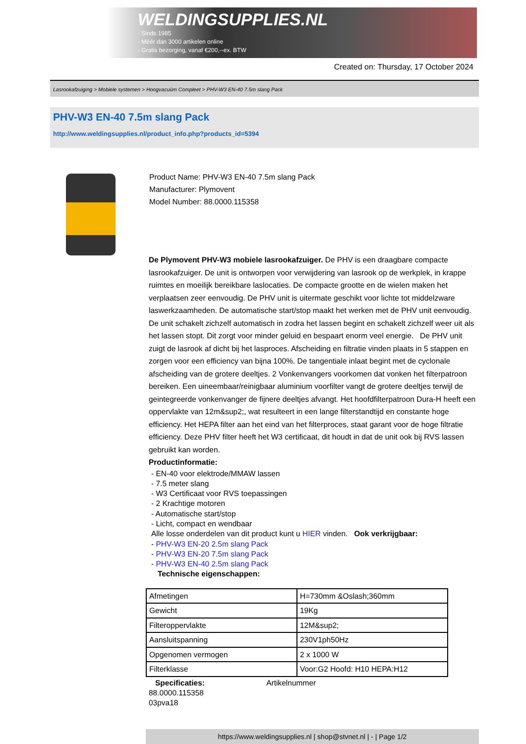WELDINGSUPPLIES.NL
- Sinds 1985
- Méér dan 3000 artikelen online
- Gratis bezorging, vanaf €200,--ex. BTW
Created on: Thursday, 17 October 2024
Lasrookafzuiging > Mobiele systemen > Hoogvacuüm Compleet > PHV-W3 EN-40 7.5m slang Pack
PHV-W3 EN-40 7.5m slang Pack
http://www.weldingsupplies.nl/product_info.php?products_id=5394
Product Name: PHV-W3 EN-40 7.5m slang Pack
Manufacturer: Plymovent
Model Number: 88.0000.115358
De Plymovent PHV-W3 mobiele lasrookafzuiger. De PHV is een draagbare compacte lasrookafzuiger. De unit is ontworpen voor verwijdering van lasrook op de werkplek, in krappe ruimtes en moeilijk bereikbare laslocaties. De compacte grootte en de wielen maken het verplaatsen zeer eenvoudig. De PHV unit is uitermate geschikt voor lichte tot middelzware laswerkzaamheden. De automatische start/stop maakt het werken met de PHV unit eenvoudig. De unit schakelt zichzelf automatisch in zodra het lassen begint en schakelt zichzelf weer uit als het lassen stopt. Dit zorgt voor minder geluid en bespaart enorm veel energie. De PHV unit zuigt de lasrook af dicht bij het lasproces. Afscheiding en filtratie vinden plaats in 5 stappen en zorgen voor een efficiency van bijna 100%. De tangentiale inlaat begint met de cyclonale afscheiding van de grotere deeltjes. 2 Vonkenvangers voorkomen dat vonken het filterpatroon bereiken. Een uineembaar/reinigbaar aluminium voorfilter vangt de grotere deeltjes terwijl de geintegreerde vonkenvanger de fijnere deeltjes afvangt. Het hoofdfilterpatroon Dura-H heeft een oppervlakte van 12m&sup2;, wat resulteert in een lange filterstandtijd en constante hoge efficiency. Het HEPA filter aan het eind van het filterproces, staat garant voor de hoge filtratie efficiency. Deze PHV filter heeft het W3 certificaat, dit houdt in dat de unit ook bij RVS lassen gebruikt kan worden.
Productinformatie:
- EN-40 voor elektrode/MMAW lassen
- 7.5 meter slang
- W3 Certificaat voor RVS toepassingen
- 2 Krachtige motoren
- Automatische start/stop
- Licht, compact en wendbaar
Alle losse onderdelen van dit product kunt u HIER vinden. Ook verkrijgbaar:
- PHV-W3 EN-20 2.5m slang Pack
- PHV-W3 EN-20 7.5m slang Pack
- PHV-W3 EN-40 2.5m slang Pack
Technische eigenschappen:
| Afmetingen | H=730mm &Oslash;360mm |
| Gewicht | 19Kg |
| Filteroppervlakte | 12M&sup2; |
| Aansluitspanning | 230V1ph50Hz |
| Opgenomen vermogen | 2 x 1000 W |
| Filterklasse | Voor:G2 Hoofd: H10 HEPA:H12 |
Specificaties: Artikelnummer
88.0000.115358
03pva18
https://www.weldingsupplies.nl | shop@stvnet.nl | - | Page 1/2